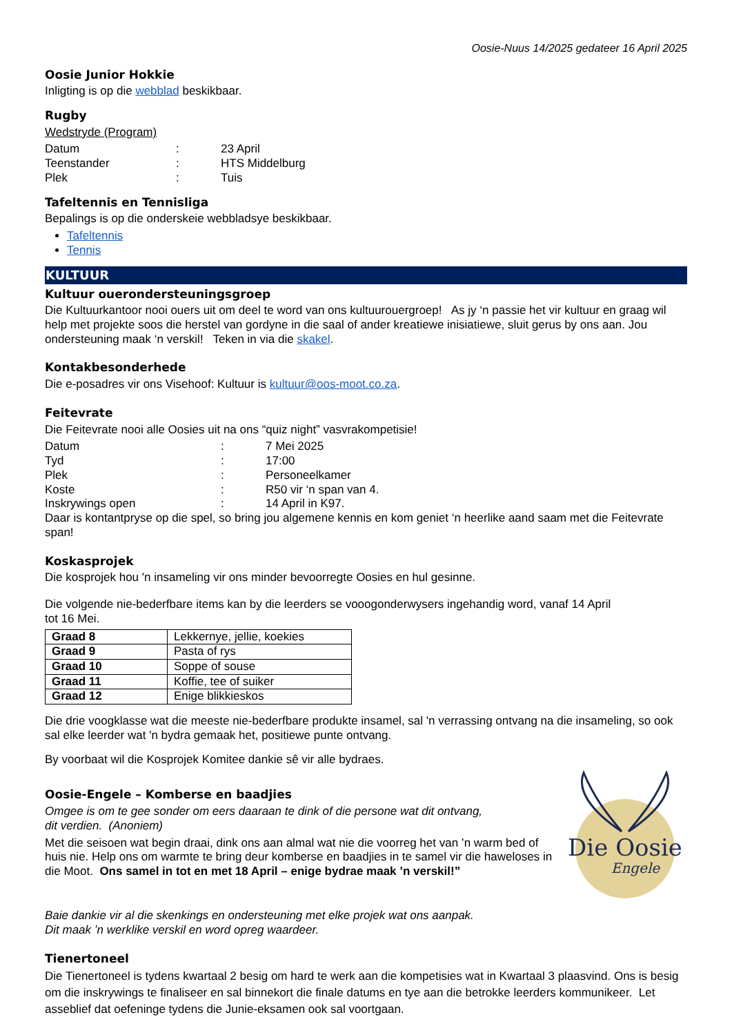Oosie-Nuus 14/2025 gedateer 16 April 2025
Oosie Junior Hokkie
Inligting is op die webblad beskikbaar.
Rugby
Wedstryde (Program)
Datum: 23 April Teenstander: HTS Middelburg Plek: Tuis
Tafeltennis en Tennisliga
Bepalings is op die onderskeie webbladsye beskikbaar.
Tafeltennis
Tennis
KULTUUR
Kultuur ouerondersteuningsgroep
Die Kultuurkantoor nooi ouers uit om deel te word van ons kultuurouergroep! As jy ‘n passie het vir kultuur en graag wil help met projekte soos die herstel van gordyne in die saal of ander kreatiewe inisiatiewe, sluit gerus by ons aan. Jou ondersteuning maak ‘n verskil! Teken in via die skakel.
Kontakbesonderhede
Die e-posadres vir ons Visehoof: Kultuur is kultuur@oos-moot.co.za.
Feitevrate
Die Feitevrate nooi alle Oosies uit na ons “quiz night” vasvrakompetisie!
Datum: 7 Mei 2025 Tyd: 17:00 Plek: Personeelkamer Koste: R50 vir ‘n span van 4. Inskrywings open: 14 April in K97.
Daar is kontantpryse op die spel, so bring jou algemene kennis en kom geniet ‘n heerlike aand saam met die Feitevrate span!
Koskasprojek
Die kosprojek hou 'n insameling vir ons minder bevoorregte Oosies en hul gesinne.
Die volgende nie-bederfbare items kan by die leerders se vooogonderwysers ingehandig word, vanaf 14 April
tot 16 Mei.
| Graad 8 | Lekkernye, jellie, koekies |
| Graad 9 | Pasta of rys |
| Graad 10 | Soppe of souse |
| Graad 11 | Koffie, tee of suiker |
| Graad 12 | Enige blikkieskos |
Die drie voogklasse wat die meeste nie-bederfbare produkte insamel, sal 'n verrassing ontvang na die insameling, so ook sal elke leerder wat 'n bydra gemaak het, positiewe punte ontvang.
By voorbaat wil die Kosprojek Komitee dankie sê vir alle bydraes.
Oosie-Engele – Komberse en baadjies
Omgee is om te gee sonder om eers daaraan te dink of die persone wat dit ontvang,
dit verdien. (Anoniem)
Met die seisoen wat begin draai, dink ons aan almal wat nie die voorreg het van ’n warm bed of huis nie. Help ons om warmte te bring deur komberse en baadjies in te samel vir die haweloses in die Moot. Ons samel in tot en met 18 April – enige bydrae maak ’n verskil!”
Die Oosie
Engele
Baie dankie vir al die skenkings en ondersteuning met elke projek wat ons aanpak.
Dit maak ’n werklike verskil en word opreg waardeer.
Tienertoneel
Die Tienertoneel is tydens kwartaal 2 besig om hard te werk aan die kompetisies wat in Kwartaal 3 plaasvind. Ons is besig om die inskrywings te finaliseer en sal binnekort die finale datums en tye aan die betrokke leerders kommunikeer. Let asseblief dat oefeninge tydens die Junie-eksamen ook sal voortgaan.